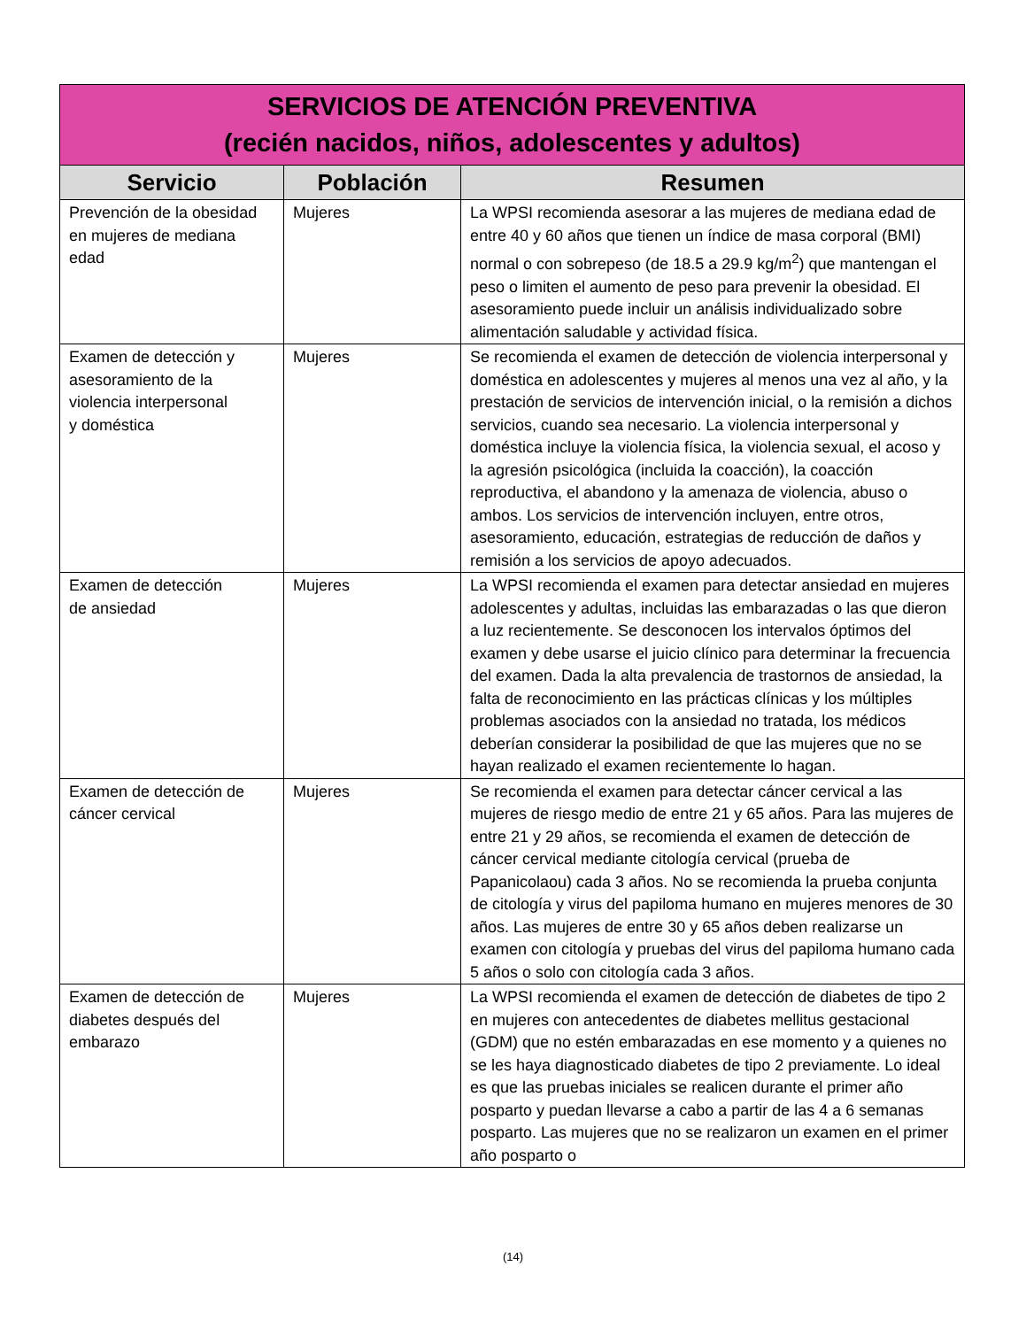| SERVICIOS DE ATENCIÓN PREVENTIVA (recién nacidos, niños, adolescentes y adultos) | | |
| Servicio | Población | Resumen |
| Prevención de la obesidad en mujeres de mediana edad | Mujeres | La WPSI recomienda asesorar a las mujeres de mediana edad de entre 40 y 60 años que tienen un índice de masa corporal (BMI) normal o con sobrepeso (de 18.5 a 29.9 kg/m<sup>2</sup>) que mantengan el peso o limiten el aumento de peso para prevenir la obesidad. El asesoramiento puede incluir un análisis individualizado sobre alimentación saludable y actividad física. |
| Examen de detección y asesoramiento de la violencia interpersonal y doméstica | Mujeres | Se recomienda el examen de detección de violencia interpersonal y doméstica en adolescentes y mujeres al menos una vez al año, y la prestación de servicios de intervención inicial, o la remisión a dichos servicios, cuando sea necesario. La violencia interpersonal y doméstica incluye la violencia física, la violencia sexual, el acoso y la agresión psicológica (incluida la coacción), la coacción reproductiva, el abandono y la amenaza de violencia, abuso o ambos. Los servicios de intervención incluyen, entre otros, asesoramiento, educación, estrategias de reducción de daños y remisión a los servicios de apoyo adecuados. |
| Examen de detección de ansiedad | Mujeres | La WPSI recomienda el examen para detectar ansiedad en mujeres adolescentes y adultas, incluidas las embarazadas o las que dieron a luz recientemente. Se desconocen los intervalos óptimos del examen y debe usarse el juicio clínico para determinar la frecuencia del examen. Dada la alta prevalencia de trastornos de ansiedad, la falta de reconocimiento en las prácticas clínicas y los múltiples problemas asociados con la ansiedad no tratada, los médicos deberían considerar la posibilidad de que las mujeres que no se hayan realizado el examen recientemente lo hagan. |
| Examen de detección de cáncer cervical | Mujeres | Se recomienda el examen para detectar cáncer cervical a las mujeres de riesgo medio de entre 21 y 65 años. Para las mujeres de entre 21 y 29 años, se recomienda el examen de detección de cáncer cervical mediante citología cervical (prueba de Papanicolaou) cada 3 años. No se recomienda la prueba conjunta de citología y virus del papiloma humano en mujeres menores de 30 años. Las mujeres de entre 30 y 65 años deben realizarse un examen con citología y pruebas del virus del papiloma humano cada 5 años o solo con citología cada 3 años. |
| Examen de detección de diabetes después del embarazo | Mujeres | La WPSI recomienda el examen de detección de diabetes de tipo 2 en mujeres con antecedentes de diabetes mellitus gestacional (GDM) que no estén embarazadas en ese momento y a quienes no se les haya diagnosticado diabetes de tipo 2 previamente. Lo ideal es que las pruebas iniciales se realicen durante el primer año posparto y puedan llevarse a cabo a partir de las 4 a 6 semanas posparto. Las mujeres que no se realizaron un examen en el primer año posparto o |
(14)